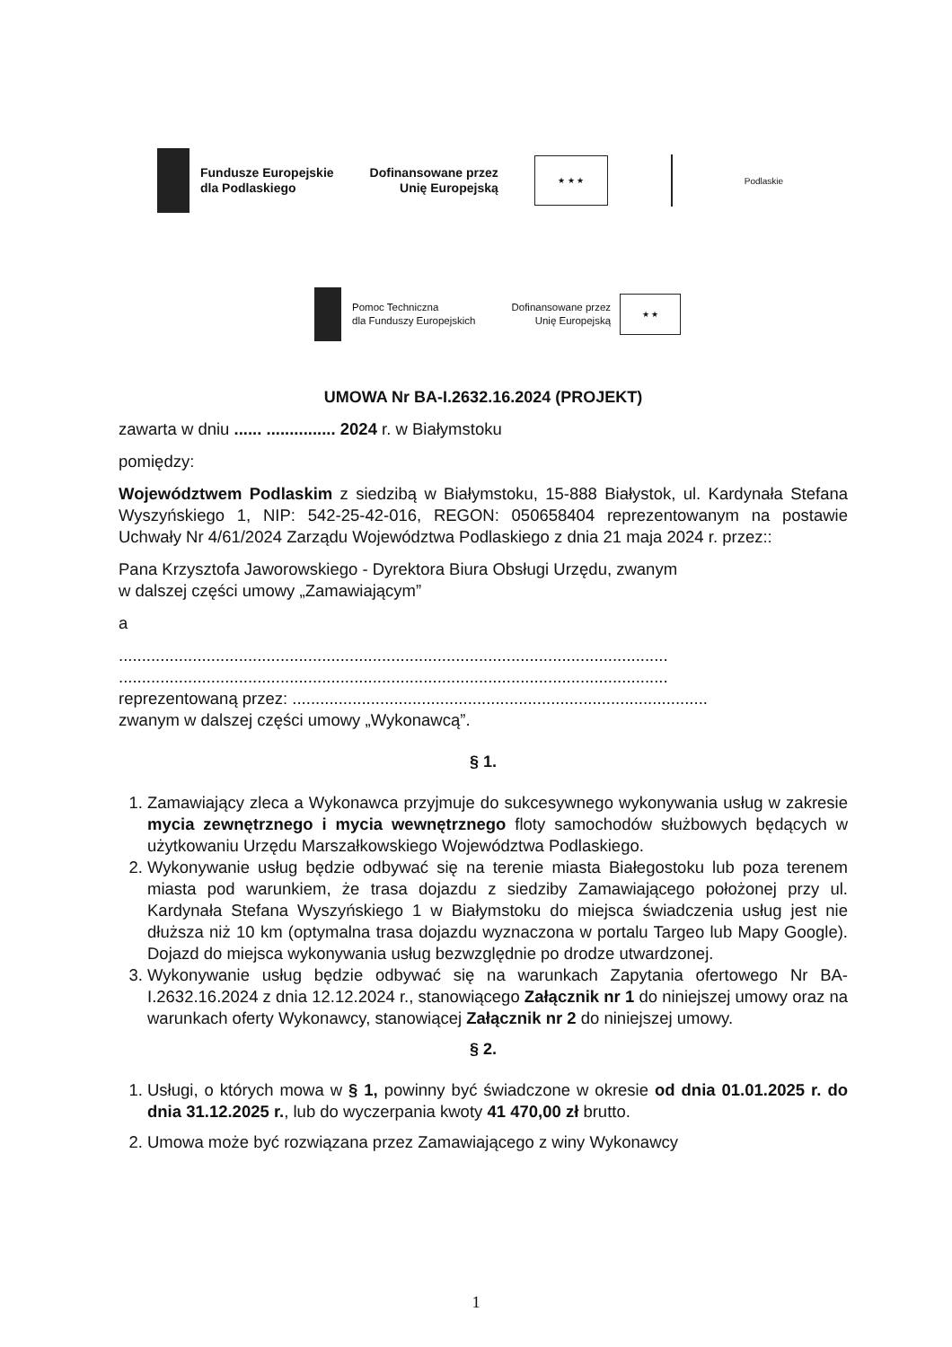Fundusze Europejskie
dla Podlaskiego
Dofinansowane przez
Unię Europejską
★ ★ ★
Podlaskie
Pomoc Techniczna
dla Funduszy Europejskich
Dofinansowane przez
Unię Europejską
★ ★
UMOWA Nr BA-I.2632.16.2024 (PROJEKT)
zawarta w dniu ...... ............... 2024 r. w Białymstoku
pomiędzy:
Województwem Podlaskim z siedzibą w Białymstoku, 15-888 Białystok, ul. Kardynała Stefana Wyszyńskiego 1, NIP: 542-25-42-016, REGON: 050658404 reprezentowanym na postawie Uchwały Nr 4/61/2024 Zarządu Województwa Podlaskiego z dnia 21 maja 2024 r. przez::
Pana Krzysztofa Jaworowskiego - Dyrektora Biura Obsługi Urzędu, zwanym
w dalszej części umowy „Zamawiającym”
a
.......................................................................................................................
.......................................................................................................................
reprezentowaną przez: ..........................................................................................
zwanym w dalszej części umowy „Wykonawcą”.
§ 1.
1. Zamawiający zleca a Wykonawca przyjmuje do sukcesywnego wykonywania usług w zakresie mycia zewnętrznego i mycia wewnętrznego floty samochodów służbowych będących w użytkowaniu Urzędu Marszałkowskiego Województwa Podlaskiego.
2. Wykonywanie usług będzie odbywać się na terenie miasta Białegostoku lub poza terenem miasta pod warunkiem, że trasa dojazdu z siedziby Zamawiającego położonej przy ul. Kardynała Stefana Wyszyńskiego 1 w Białymstoku do miejsca świadczenia usług jest nie dłuższa niż 10 km (optymalna trasa dojazdu wyznaczona w portalu Targeo lub Mapy Google). Dojazd do miejsca wykonywania usług bezwzględnie po drodze utwardzonej.
3. Wykonywanie usług będzie odbywać się na warunkach Zapytania ofertowego Nr BA-I.2632.16.2024 z dnia 12.12.2024 r., stanowiącego Załącznik nr 1 do niniejszej umowy oraz na warunkach oferty Wykonawcy, stanowiącej Załącznik nr 2 do niniejszej umowy.
§ 2.
1. Usługi, o których mowa w § 1, powinny być świadczone w okresie od dnia 01.01.2025 r. do dnia 31.12.2025 r., lub do wyczerpania kwoty 41 470,00 zł brutto.
2. Umowa może być rozwiązana przez Zamawiającego z winy Wykonawcy
1